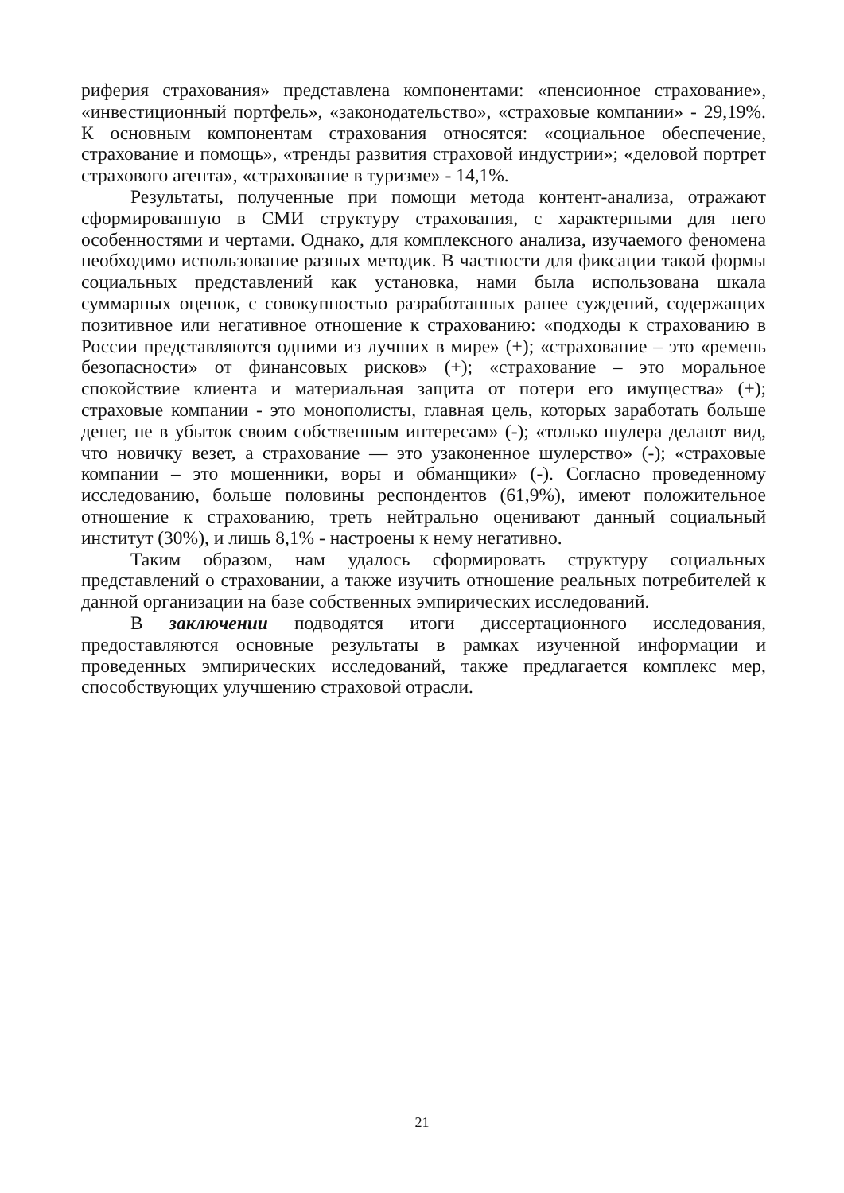риферия страхования» представлена компонентами: «пенсионное страхование», «инвестиционный портфель», «законодательство», «страховые компании» - 29,19%. К основным компонентам страхования относятся: «социальное обеспечение, страхование и помощь», «тренды развития страховой индустрии»; «деловой портрет страхового агента», «страхование в туризме» - 14,1%.
Результаты, полученные при помощи метода контент-анализа, отражают сформированную в СМИ структуру страхования, с характерными для него особенностями и чертами. Однако, для комплексного анализа, изучаемого феномена необходимо использование разных методик. В частности для фиксации такой формы социальных представлений как установка, нами была использована шкала суммарных оценок, с совокупностью разработанных ранее суждений, содержащих позитивное или негативное отношение к страхованию: «подходы к страхованию в России представляются одними из лучших в мире» (+); «страхование – это «ремень безопасности» от финансовых рисков» (+); «страхование – это моральное спокойствие клиента и материальная защита от потери его имущества» (+); страховые компании - это монополисты, главная цель, которых заработать больше денег, не в убыток своим собственным интересам» (-); «только шулера делают вид, что новичку везет, а страхование — это узаконенное шулерство» (-); «страховые компании – это мошенники, воры и обманщики» (-). Согласно проведенному исследованию, больше половины респондентов (61,9%), имеют положительное отношение к страхованию, треть нейтрально оценивают данный социальный институт (30%), и лишь 8,1% - настроены к нему негативно.
Таким образом, нам удалось сформировать структуру социальных представлений о страховании, а также изучить отношение реальных потребителей к данной организации на базе собственных эмпирических исследований.
В заключении подводятся итоги диссертационного исследования, предоставляются основные результаты в рамках изученной информации и проведенных эмпирических исследований, также предлагается комплекс мер, способствующих улучшению страховой отрасли.
21